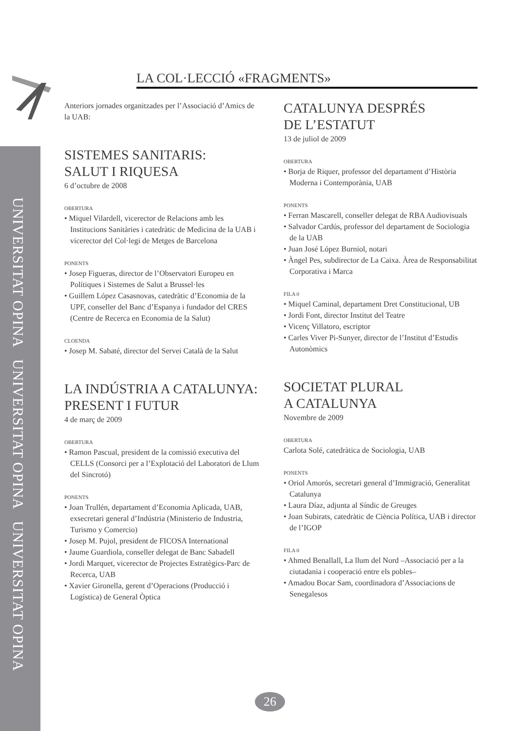UNIVERSITAT OPINA UNIVERSITAT OPINA UNIVERSITAT OPINA
LA COL·LECCIÓ «FRAGMENTS»
Anteriors jornades organitzades per l’Associació d’Amics de la UAB:
SISTEMES SANITARIS:
SALUT I RIQUESA
6 d’octubre de 2008
OBERTURA
• Miquel Vilardell, vicerector de Relacions amb les Institucions Sanitàries i catedràtic de Medicina de la UAB i vicerector del Col·legi de Metges de Barcelona
PONENTS
• Josep Figueras, director de l’Observatori Europeu en Polítiques i Sistemes de Salut a Brussel·les
• Guillem López Casasnovas, catedràtic d’Economia de la UPF, conseller del Banc d’Espanya i fundador del CRES (Centre de Recerca en Economia de la Salut)
CLOENDA
• Josep M. Sabaté, director del Servei Català de la Salut
LA INDÚSTRIA A CATALUNYA:
PRESENT I FUTUR
4 de març de 2009
OBERTURA
• Ramon Pascual, president de la comissió executiva del CELLS (Consorci per a l’Explotació del Laboratori de Llum del Sincrotó)
PONENTS
• Joan Trullén, departament d’Economia Aplicada, UAB, exsecretari general d’Indústria (Ministerio de Industria, Turismo y Comercio)
• Josep M. Pujol, president de FICOSA International
• Jaume Guardiola, conseller delegat de Banc Sabadell
• Jordi Marquet, vicerector de Projectes Estratègics-Parc de Recerca, UAB
• Xavier Gironella, gerent d’Operacions (Producció i Logística) de General Òptica
CATALUNYA DESPRÉS
DE L’ESTATUT
13 de juliol de 2009
OBERTURA
• Borja de Riquer, professor del departament d’Història Moderna i Contemporània, UAB
PONENTS
• Ferran Mascarell, conseller delegat de RBA Audiovisuals
• Salvador Cardús, professor del departament de Sociologia de la UAB
• Juan José López Burniol, notari
• Àngel Pes, subdirector de La Caixa. Àrea de Responsabilitat Corporativa i Marca
FILA 0
• Miquel Caminal, departament Dret Constitucional, UB
• Jordi Font, director Institut del Teatre
• Vicenç Villatoro, escriptor
• Carles Viver Pi-Sunyer, director de l’Institut d’Estudis Autonòmics
SOCIETAT PLURAL
A CATALUNYA
Novembre de 2009
OBERTURA
Carlota Solé, catedràtica de Sociologia, UAB
PONENTS
• Oriol Amorós, secretari general d’Immigració, Generalitat Catalunya
• Laura Díaz, adjunta al Síndic de Greuges
• Joan Subirats, catedràtic de Ciència Política, UAB i director de l’IGOP
FILA 0
• Ahmed Benallall, La llum del Nord –Associació per a la ciutadania i cooperació entre els pobles–
• Amadou Bocar Sam, coordinadora d’Associacions de Senegalesos
26